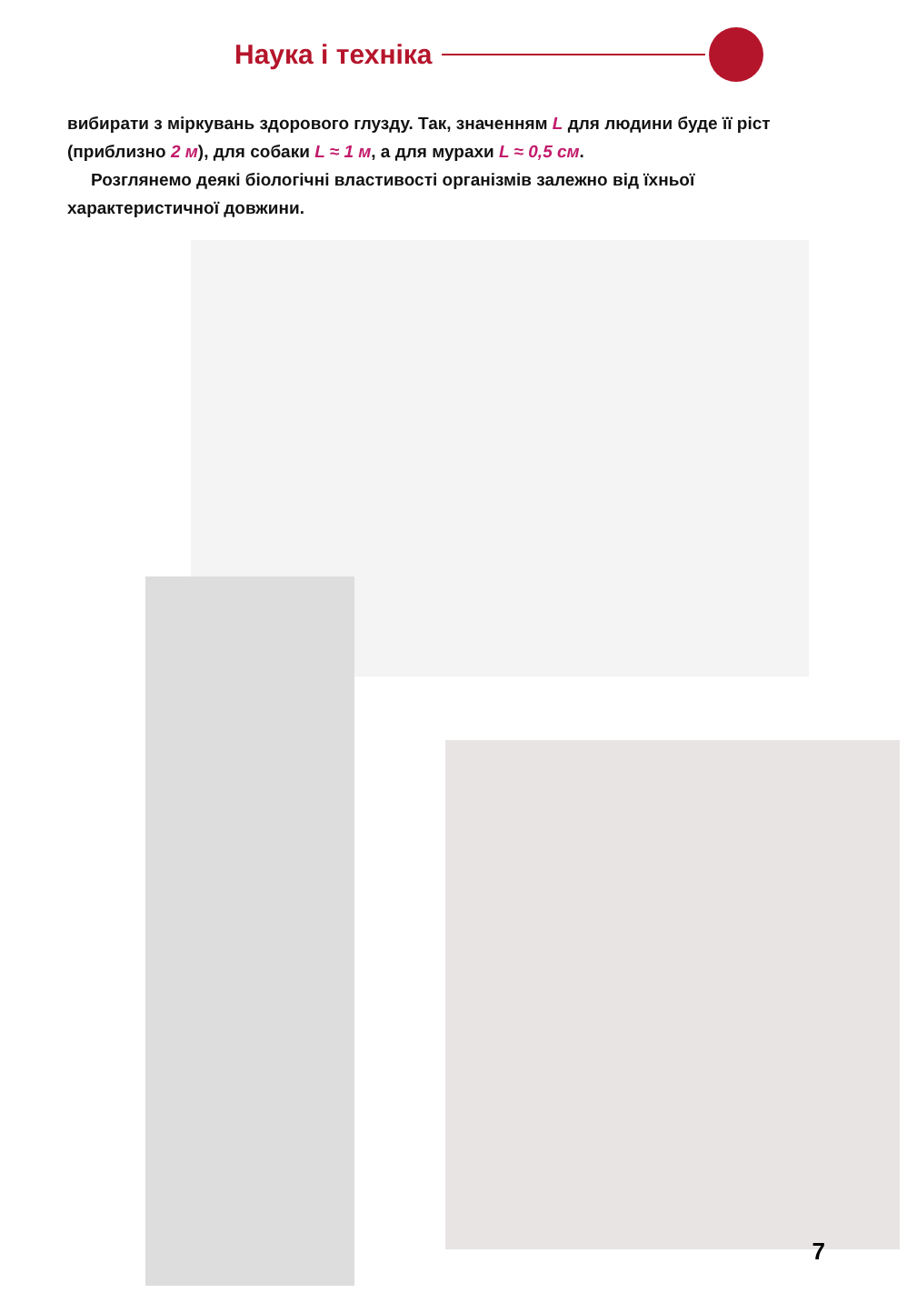Наука і техніка
вибирати з міркувань здорового глузду. Так, значенням L для людини буде її ріст (приблизно 2 м), для собаки L ≈ 1 м, а для мурахи L ≈ 0,5 см.
Розглянемо деякі біологічні властивості організмів залежно від їхньої характеристичної довжини.
7